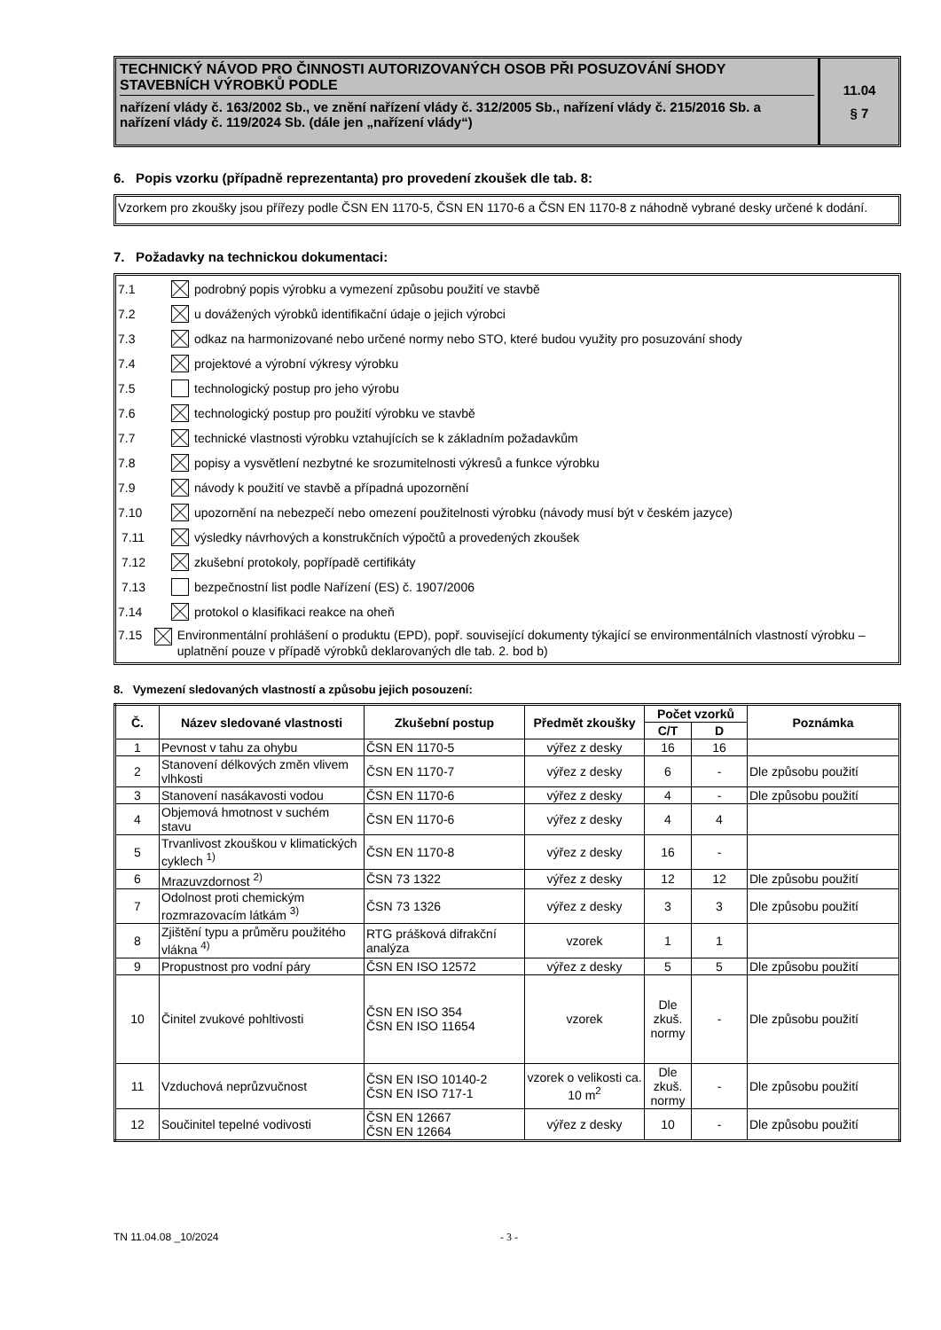TECHNICKÝ NÁVOD PRO ČINNOSTI AUTORIZOVANÝCH OSOB PŘI POSUZOVÁNÍ SHODY STAVEBNÍCH VÝROBKŮ PODLE
nařízení vlády č. 163/2002 Sb., ve znění nařízení vlády č. 312/2005 Sb., nařízení vlády č. 215/2016 Sb. a nařízení vlády č. 119/2024 Sb. (dále jen „nařízení vlády“)
11.04
§ 7
6. Popis vzorku (případně reprezentanta) pro provedení zkoušek dle tab. 8:
Vzorkem pro zkoušky jsou přířezy podle ČSN EN 1170-5, ČSN EN 1170-6 a ČSN EN 1170-8 z náhodně vybrané desky určené k dodání.
7. Požadavky na technickou dokumentaci:
7.1 podrobný popis výrobku a vymezení způsobu použití ve stavbě
7.2 u dovážených výrobků identifikační údaje o jejich výrobci
7.3 odkaz na harmonizované nebo určené normy nebo STO, které budou využity pro posuzování shody
7.4 projektové a výrobní výkresy výrobku
7.5 technologický postup pro jeho výrobu
7.6 technologický postup pro použití výrobku ve stavbě
7.7 technické vlastnosti výrobku vztahujících se k základním požadavkům
7.8 popisy a vysvětlení nezbytné ke srozumitelnosti výkresů a funkce výrobku
7.9 návody k použití ve stavbě a případná upozornění
7.10 upozornění na nebezpečí nebo omezení použitelnosti výrobku (návody musí být v českém jazyce)
7.11 výsledky návrhových a konstrukčních výpočtů a provedených zkoušek
7.12 zkušební protokoly, popřípadě certifikáty
7.13 bezpečnostní list podle Nařízení (ES) č. 1907/2006
7.14 protokol o klasifikaci reakce na oheň
7.15 Environmentální prohlášení o produktu (EPD), popř. související dokumenty týkající se environmentálních vlastností výrobku – uplatnění pouze v případě výrobků deklarovaných dle tab. 2. bod b)
8. Vymezení sledovaných vlastností a způsobu jejich posouzení:
| Č. | Název sledované vlastnosti | Zkušební postup | Předmět zkoušky | Počet vzorků | | Poznámka |
| --- | --- | --- | --- | --- | --- | --- |
| | | | | C/T | D | |
| 1 | Pevnost v tahu za ohybu | ČSN EN 1170-5 | výřez z desky | 16 | 16 | |
| 2 | Stanovení délkových změn vlivem vlhkosti | ČSN EN 1170-7 | výřez z desky | 6 | - | Dle způsobu použití |
| 3 | Stanovení nasákavosti vodou | ČSN EN 1170-6 | výřez z desky | 4 | - | Dle způsobu použití |
| 4 | Objemová hmotnost v suchém stavu | ČSN EN 1170-6 | výřez z desky | 4 | 4 | |
| 5 | Trvanlivost zkouškou v klimatických cyklech <sup>1)</sup> | ČSN EN 1170-8 | výřez z desky | 16 | - | |
| 6 | Mrazuvzdornost <sup>2)</sup> | ČSN 73 1322 | výřez z desky | 12 | 12 | Dle způsobu použití |
| 7 | Odolnost proti chemickým rozmrazovacím látkám <sup>3)</sup> | ČSN 73 1326 | výřez z desky | 3 | 3 | Dle způsobu použití |
| 8 | Zjištění typu a průměru použitého vlákna <sup>4)</sup> | RTG prášková difrakční analýza | vzorek | 1 | 1 | |
| 9 | Propustnost pro vodní páry | ČSN EN ISO 12572 | výřez z desky | 5 | 5 | Dle způsobu použití |
| 10 | Činitel zvukové pohltivosti | ČSN EN ISO 354 ČSN EN ISO 11654 | vzorek | Dle zkuš. normy | - | Dle způsobu použití |
| 11 | Vzduchová neprůzvučnost | ČSN EN ISO 10140-2 ČSN EN ISO 717-1 | vzorek o velikosti ca. 10 m<sup>2</sup> | Dle zkuš. normy | - | Dle způsobu použití |
| 12 | Součinitel tepelné vodivosti | ČSN EN 12667 ČSN EN 12664 | výřez z desky | 10 | - | Dle způsobu použití |
TN 11.04.08 _10/2024 - 3 -